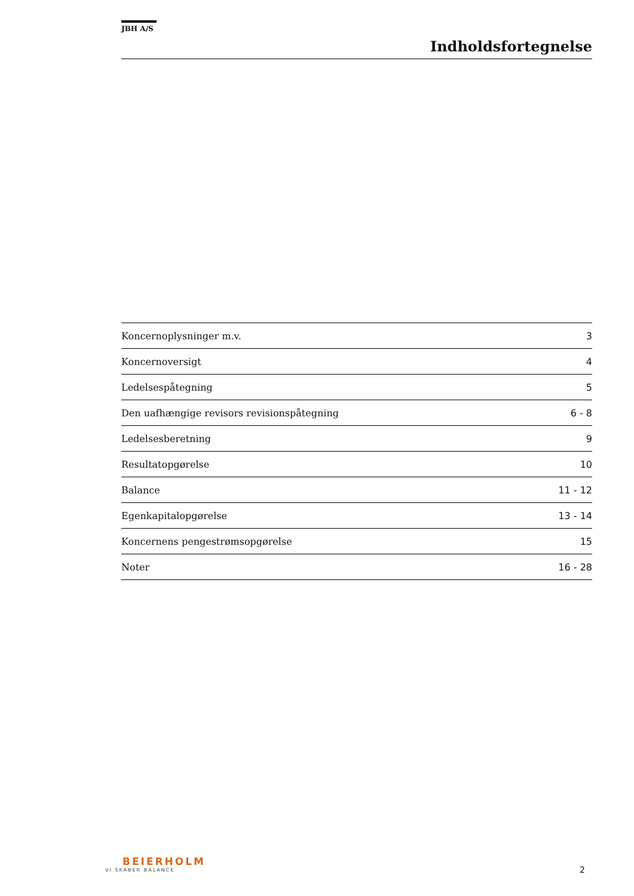JBH A/S
Indholdsfortegnelse
| Koncernoplysninger m.v. | 3 |
| Koncernoversigt | 4 |
| Ledelsespåtegning | 5 |
| Den uafhængige revisors revisionspåtegning | 6 - 8 |
| Ledelsesberetning | 9 |
| Resultatopgørelse | 10 |
| Balance | 11 - 12 |
| Egenkapitalopgørelse | 13 - 14 |
| Koncernens pengestrømsopgørelse | 15 |
| Noter | 16 - 28 |
BEIERHOLM
VI SKABER BALANCE
2